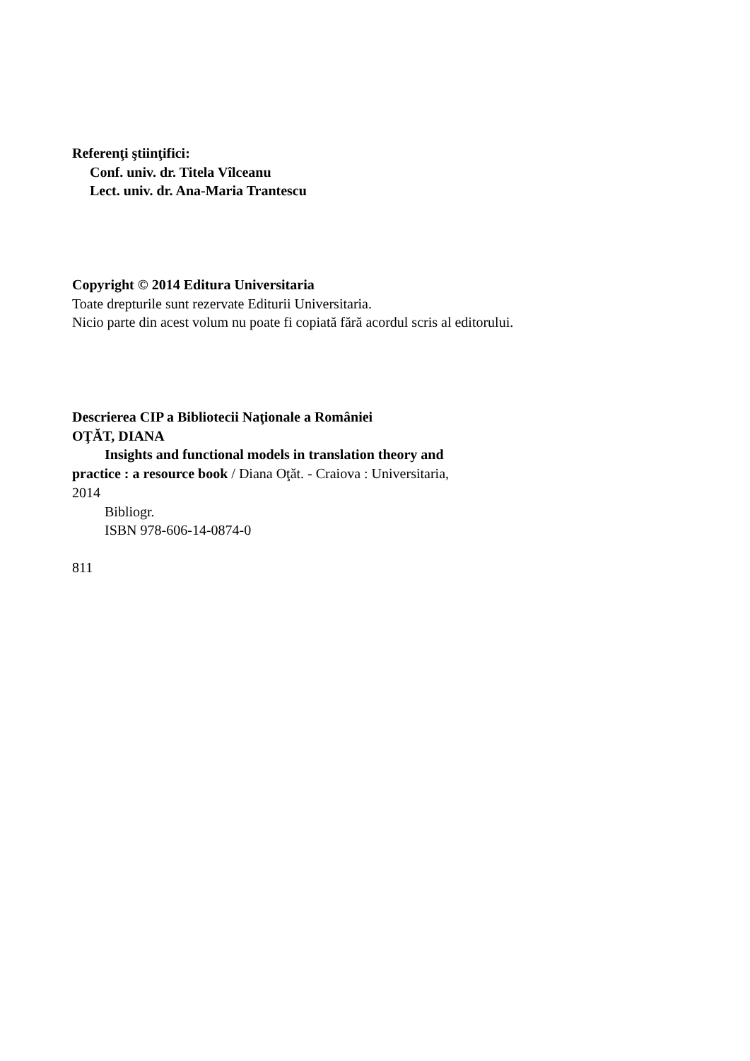Referenţi ştiinţifici:
Conf. univ. dr. Titela Vîlceanu
Lect. univ. dr. Ana-Maria Trantescu
Copyright © 2014 Editura Universitaria
Toate drepturile sunt rezervate Editurii Universitaria.
Nicio parte din acest volum nu poate fi copiată fără acordul scris al editorului.
Descrierea CIP a Bibliotecii Naţionale a României
OŢĂT, DIANA
Insights and functional models in translation theory and
practice : a resource book / Diana Oţăt. - Craiova : Universitaria,
2014
Bibliogr.
ISBN 978-606-14-0874-0
811